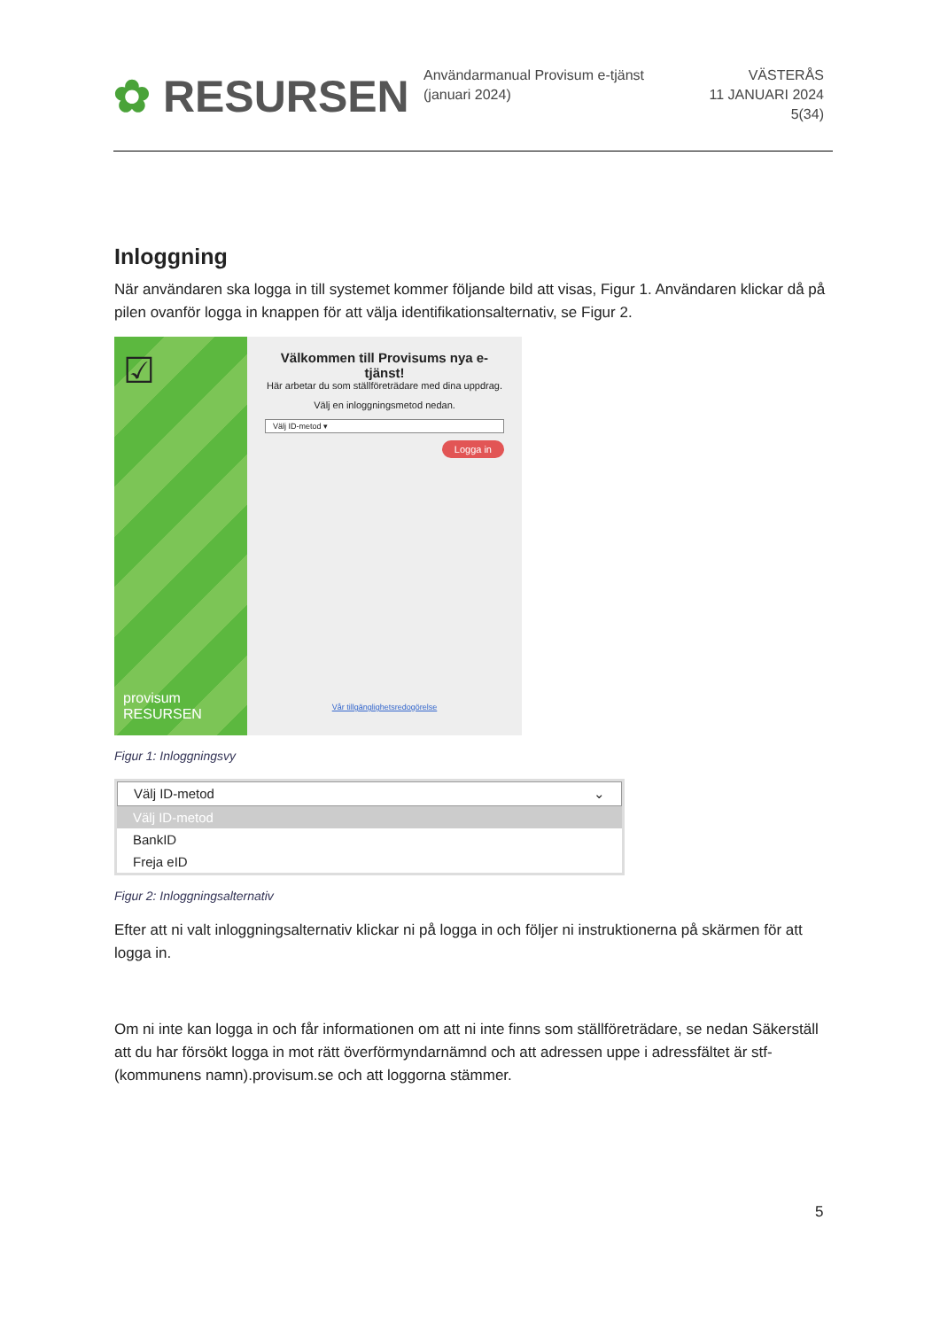✿ RESURSEN
Användarmanual Provisum e-tjänst (januari 2024)
VÄSTERÅS
11 JANUARI 2024
5(34)
Inloggning
När användaren ska logga in till systemet kommer följande bild att visas, Figur 1. Användaren klickar då på pilen ovanför logga in knappen för att välja identifikationsalternativ, se Figur 2.
☑
provisum
RESURSEN
Välkommen till Provisums nya e-tjänst!
Här arbetar du som ställföreträdare med dina uppdrag.
Välj en inloggningsmetod nedan.
Välj ID-metod ▾
Logga in
Vår tillgänglighetsredogörelse
Figur 1: Inloggningsvy
Välj ID-metod ⌄
Välj ID-metod
BankID
Freja eID
Figur 2: Inloggningsalternativ
Efter att ni valt inloggningsalternativ klickar ni på logga in och följer ni instruktionerna på skärmen för att logga in.
Om ni inte kan logga in och får informationen om att ni inte finns som ställföreträdare, se nedan Säkerställ att du har försökt logga in mot rätt överförmyndarnämnd och att adressen uppe i adressfältet är stf-(kommunens namn).provisum.se och att loggorna stämmer.
5